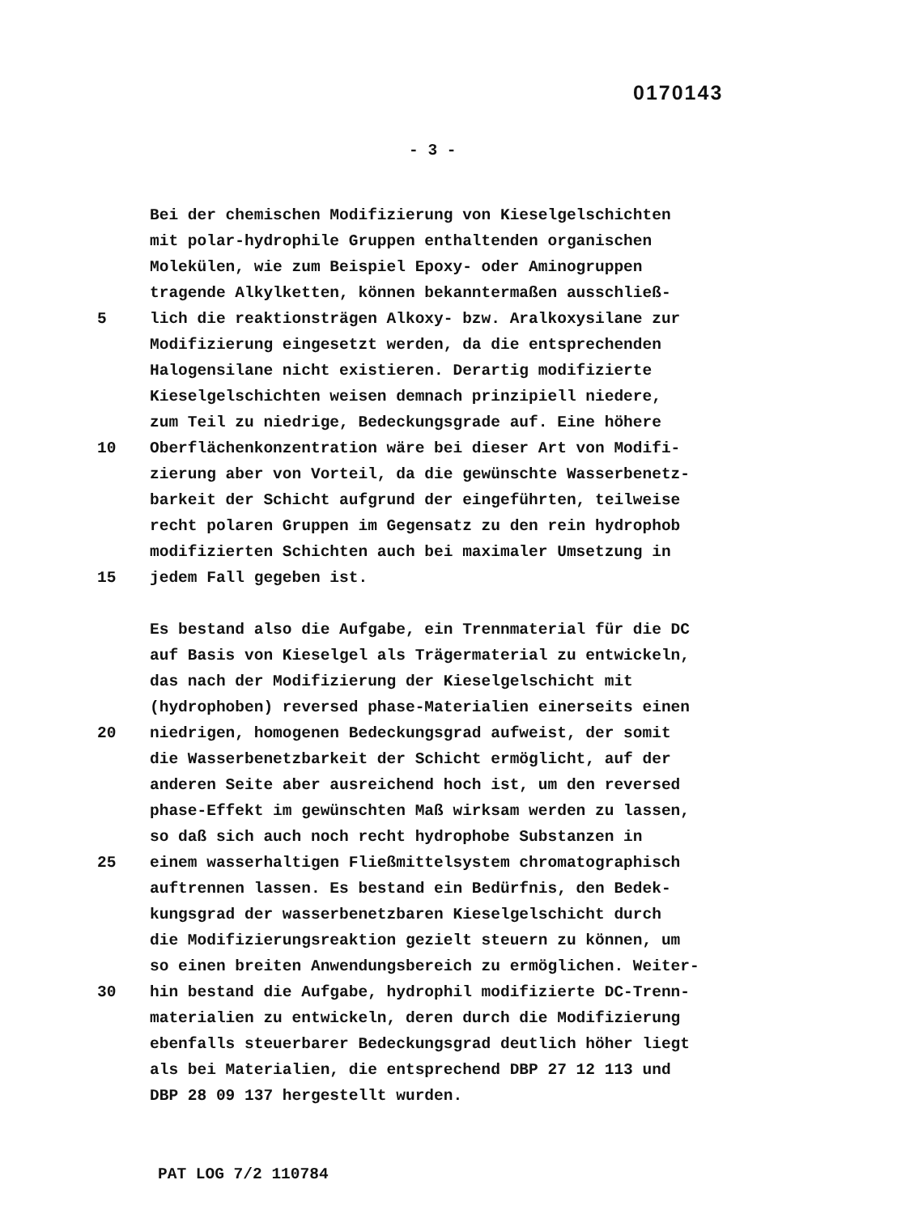0170143
- 3 -
Bei der chemischen Modifizierung von Kieselgelschichten
mit polar-hydrophile Gruppen enthaltenden organischen
Molekülen, wie zum Beispiel Epoxy- oder Aminogruppen
tragende Alkylketten, können bekanntermaßen ausschließ-
5 lich die reaktionsträgen Alkoxy- bzw. Aralkoxysilane zur
Modifizierung eingesetzt werden, da die entsprechenden
Halogensilane nicht existieren. Derartig modifizierte
Kieselgelschichten weisen demnach prinzipiell niedere,
zum Teil zu niedrige, Bedeckungsgrade auf. Eine höhere
10 Oberflächenkonzentration wäre bei dieser Art von Modifi-
zierung aber von Vorteil, da die gewünschte Wasserbenetz-
barkeit der Schicht aufgrund der eingeführten, teilweise
recht polaren Gruppen im Gegensatz zu den rein hydrophob
modifizierten Schichten auch bei maximaler Umsetzung in
15 jedem Fall gegeben ist.
Es bestand also die Aufgabe, ein Trennmaterial für die DC
auf Basis von Kieselgel als Trägermaterial zu entwickeln,
das nach der Modifizierung der Kieselgelschicht mit
(hydrophoben) reversed phase-Materialien einerseits einen
20 niedrigen, homogenen Bedeckungsgrad aufweist, der somit
die Wasserbenetzbarkeit der Schicht ermöglicht, auf der
anderen Seite aber ausreichend hoch ist, um den reversed
phase-Effekt im gewünschten Maß wirksam werden zu lassen,
so daß sich auch noch recht hydrophobe Substanzen in
25 einem wasserhaltigen Fließmittelsystem chromatographisch
auftrennen lassen. Es bestand ein Bedürfnis, den Bedek-
kungsgrad der wasserbenetzbaren Kieselgelschicht durch
die Modifizierungsreaktion gezielt steuern zu können, um
so einen breiten Anwendungsbereich zu ermöglichen. Weiter-
30 hin bestand die Aufgabe, hydrophil modifizierte DC-Trenn-
materialien zu entwickeln, deren durch die Modifizierung
ebenfalls steuerbarer Bedeckungsgrad deutlich höher liegt
als bei Materialien, die entsprechend DBP 27 12 113 und
DBP 28 09 137 hergestellt wurden.
PAT LOG 7/2 110784